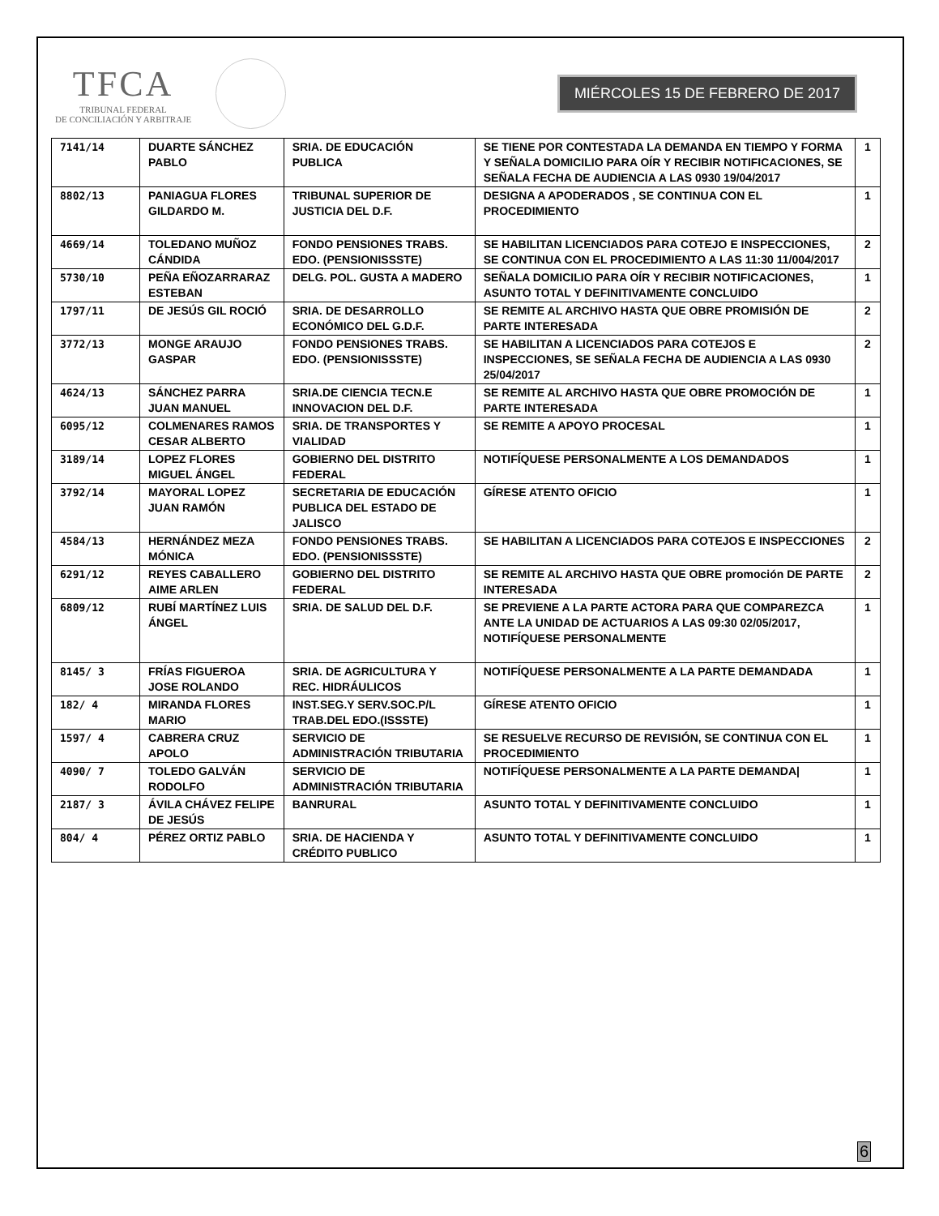TFCA
TRIBUNAL FEDERAL
DE CONCILIACIÓN Y ARBITRAJE
MIÉRCOLES 15 DE FEBRERO DE 2017
| 7141/14 | DUARTE SÁNCHEZ PABLO | SRIA. DE EDUCACIÓN PUBLICA | SE TIENE POR CONTESTADA LA DEMANDA EN TIEMPO Y FORMA Y SEÑALA DOMICILIO PARA OÍR Y RECIBIR NOTIFICACIONES, SE SEÑALA FECHA DE AUDIENCIA A LAS 0930 19/04/2017 | 1 |
| 8802/13 | PANIAGUA FLORES GILDARDO M. | TRIBUNAL SUPERIOR DE JUSTICIA DEL D.F. | DESIGNA A APODERADOS , SE CONTINUA CON EL PROCEDIMIENTO | 1 |
| 4669/14 | TOLEDANO MUÑOZ CÁNDIDA | FONDO PENSIONES TRABS. EDO. (PENSIONISSSTE) | SE HABILITAN LICENCIADOS PARA COTEJO E INSPECCIONES, SE CONTINUA CON EL PROCEDIMIENTO A LAS 11:30 11/004/2017 | 2 |
| 5730/10 | PEÑA EÑOZARRARAZ ESTEBAN | DELG. POL. GUSTA A MADERO | SEÑALA DOMICILIO PARA OÍR Y RECIBIR NOTIFICACIONES, ASUNTO TOTAL Y DEFINITIVAMENTE CONCLUIDO | 1 |
| 1797/11 | DE JESÚS GIL ROCIÓ | SRIA. DE DESARROLLO ECONÓMICO DEL G.D.F. | SE REMITE AL ARCHIVO HASTA QUE OBRE PROMISIÓN DE PARTE INTERESADA | 2 |
| 3772/13 | MONGE ARAUJO GASPAR | FONDO PENSIONES TRABS. EDO. (PENSIONISSSTE) | SE HABILITAN A LICENCIADOS PARA COTEJOS E INSPECCIONES, SE SEÑALA FECHA DE AUDIENCIA A LAS 0930 25/04/2017 | 2 |
| 4624/13 | SÁNCHEZ PARRA JUAN MANUEL | SRIA.DE CIENCIA TECN.E INNOVACION DEL D.F. | SE REMITE AL ARCHIVO HASTA QUE OBRE PROMOCIÓN DE PARTE INTERESADA | 1 |
| 6095/12 | COLMENARES RAMOS CESAR ALBERTO | SRIA. DE TRANSPORTES Y VIALIDAD | SE REMITE A APOYO PROCESAL | 1 |
| 3189/14 | LOPEZ FLORES MIGUEL ÁNGEL | GOBIERNO DEL DISTRITO FEDERAL | NOTIFÍQUESE PERSONALMENTE A LOS DEMANDADOS | 1 |
| 3792/14 | MAYORAL LOPEZ JUAN RAMÓN | SECRETARIA DE EDUCACIÓN PUBLICA DEL ESTADO DE JALISCO | GÍRESE ATENTO OFICIO | 1 |
| 4584/13 | HERNÁNDEZ MEZA MÓNICA | FONDO PENSIONES TRABS. EDO. (PENSIONISSSTE) | SE HABILITAN A LICENCIADOS PARA COTEJOS E INSPECCIONES | 2 |
| 6291/12 | REYES CABALLERO AIME ARLEN | GOBIERNO DEL DISTRITO FEDERAL | SE REMITE AL ARCHIVO HASTA QUE OBRE promoción DE PARTE INTERESADA | 2 |
| 6809/12 | RUBÍ MARTÍNEZ LUIS ÁNGEL | SRIA. DE SALUD DEL D.F. | SE PREVIENE A LA PARTE ACTORA PARA QUE COMPAREZCA ANTE LA UNIDAD DE ACTUARIOS A LAS 09:30 02/05/2017, NOTIFÍQUESE PERSONALMENTE | 1 |
| 8145/ 3 | FRÍAS FIGUEROA JOSE ROLANDO | SRIA. DE AGRICULTURA Y REC. HIDRÁULICOS | NOTIFÍQUESE PERSONALMENTE A LA PARTE DEMANDADA | 1 |
| 182/ 4 | MIRANDA FLORES MARIO | INST.SEG.Y SERV.SOC.P/L TRAB.DEL EDO.(ISSSTE) | GÍRESE ATENTO OFICIO | 1 |
| 1597/ 4 | CABRERA CRUZ APOLO | SERVICIO DE ADMINISTRACIÓN TRIBUTARIA | SE RESUELVE RECURSO DE REVISIÓN, SE CONTINUA CON EL PROCEDIMIENTO | 1 |
| 4090/ 7 | TOLEDO GALVÁN RODOLFO | SERVICIO DE ADMINISTRACIÓN TRIBUTARIA | NOTIFÍQUESE PERSONALMENTE A LA PARTE DEMANDA/ | 1 |
| 2187/ 3 | ÁVILA CHÁVEZ FELIPE DE JESÚS | BANRURAL | ASUNTO TOTAL Y DEFINITIVAMENTE CONCLUIDO | 1 |
| 804/ 4 | PÉREZ ORTIZ PABLO | SRIA. DE HACIENDA Y CRÉDITO PUBLICO | ASUNTO TOTAL Y DEFINITIVAMENTE CONCLUIDO | 1 |
6